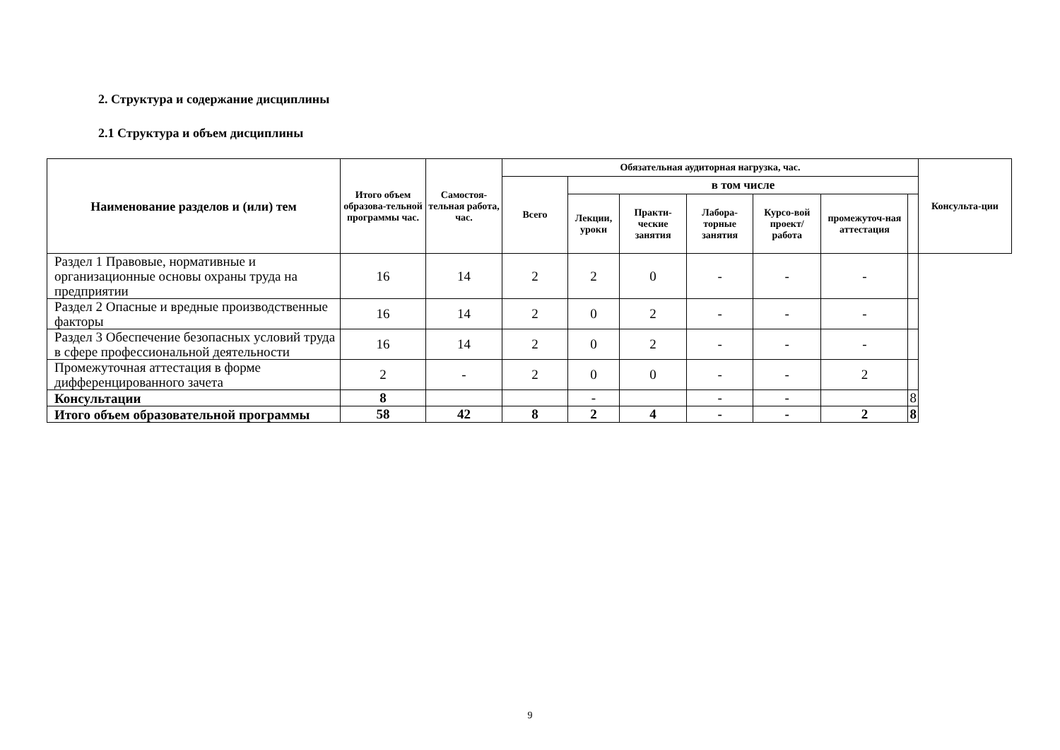2. Структура и содержание дисциплины
2.1 Структура и объем дисциплины
| Наименование разделов и (или) тем | Итого объем образова-тельной программы час. | Самостоя-тельная работа, час. | Обязательная аудиторная нагрузка, час. | | | | | | | Консульта-ции |
| --- | --- | --- | --- | --- | --- | --- | --- | --- | --- | --- |
| | | | Всего | в том числе | | | | | | |
| | | | | Лекции, уроки | Практи-ческие занятия | Лабора-торные занятия | Курсо-вой проект/ работа | промежуточ-ная аттестация | | |
| Раздел 1 Правовые, нормативные и организационные основы охраны труда на предприятии | 16 | 14 | 2 | 2 | 0 | - | - | - | | |
| Раздел 2 Опасные и вредные производственные факторы | 16 | 14 | 2 | 0 | 2 | - | - | - | | |
| Раздел 3 Обеспечение безопасных условий труда в сфере профессиональной деятельности | 16 | 14 | 2 | 0 | 2 | - | - | - | | |
| Промежуточная аттестация в форме дифференцированного зачета | 2 | - | 2 | 0 | 0 | - | - | 2 | | |
| Консультации | 8 | | | - | | - | - | | 8 | |
| Итого объем образовательной программы | 58 | 42 | 8 | 2 | 4 | - | - | 2 | 8 | |
9